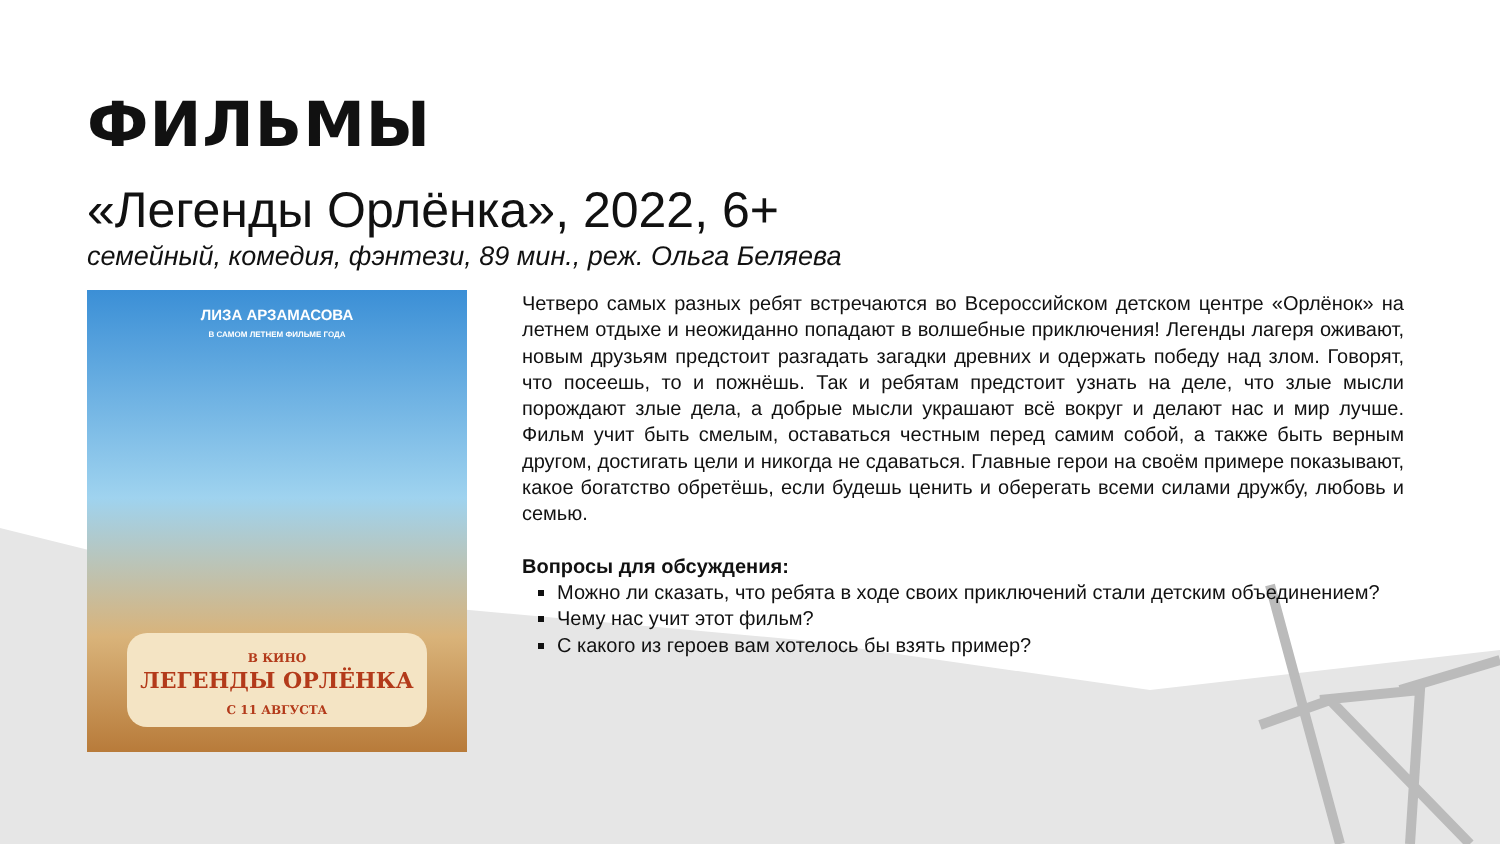ФИЛЬМЫ
«Легенды Орлёнка», 2022, 6+
семейный, комедия, фэнтези, 89 мин., реж. Ольга Беляева
ЛИЗА АРЗАМАСОВА
В САМОМ ЛЕТНЕМ ФИЛЬМЕ ГОДА
В КИНО
ЛЕГЕНДЫ ОРЛЁНКА
С 11 АВГУСТА
Четверо самых разных ребят встречаются во Всероссийском детском центре «Орлёнок» на летнем отдыхе и неожиданно попадают в волшебные приключения! Легенды лагеря оживают, новым друзьям предстоит разгадать загадки древних и одержать победу над злом. Говорят, что посеешь, то и пожнёшь. Так и ребятам предстоит узнать на деле, что злые мысли порождают злые дела, а добрые мысли украшают всё вокруг и делают нас и мир лучше. Фильм учит быть смелым, оставаться честным перед самим собой, а также быть верным другом, достигать цели и никогда не сдаваться. Главные герои на своём примере показывают, какое богатство обретёшь, если будешь ценить и оберегать всеми силами дружбу, любовь и семью.
Вопросы для обсуждения:
Можно ли сказать, что ребята в ходе своих приключений стали детским объединением?
Чему нас учит этот фильм?
С какого из героев вам хотелось бы взять пример?